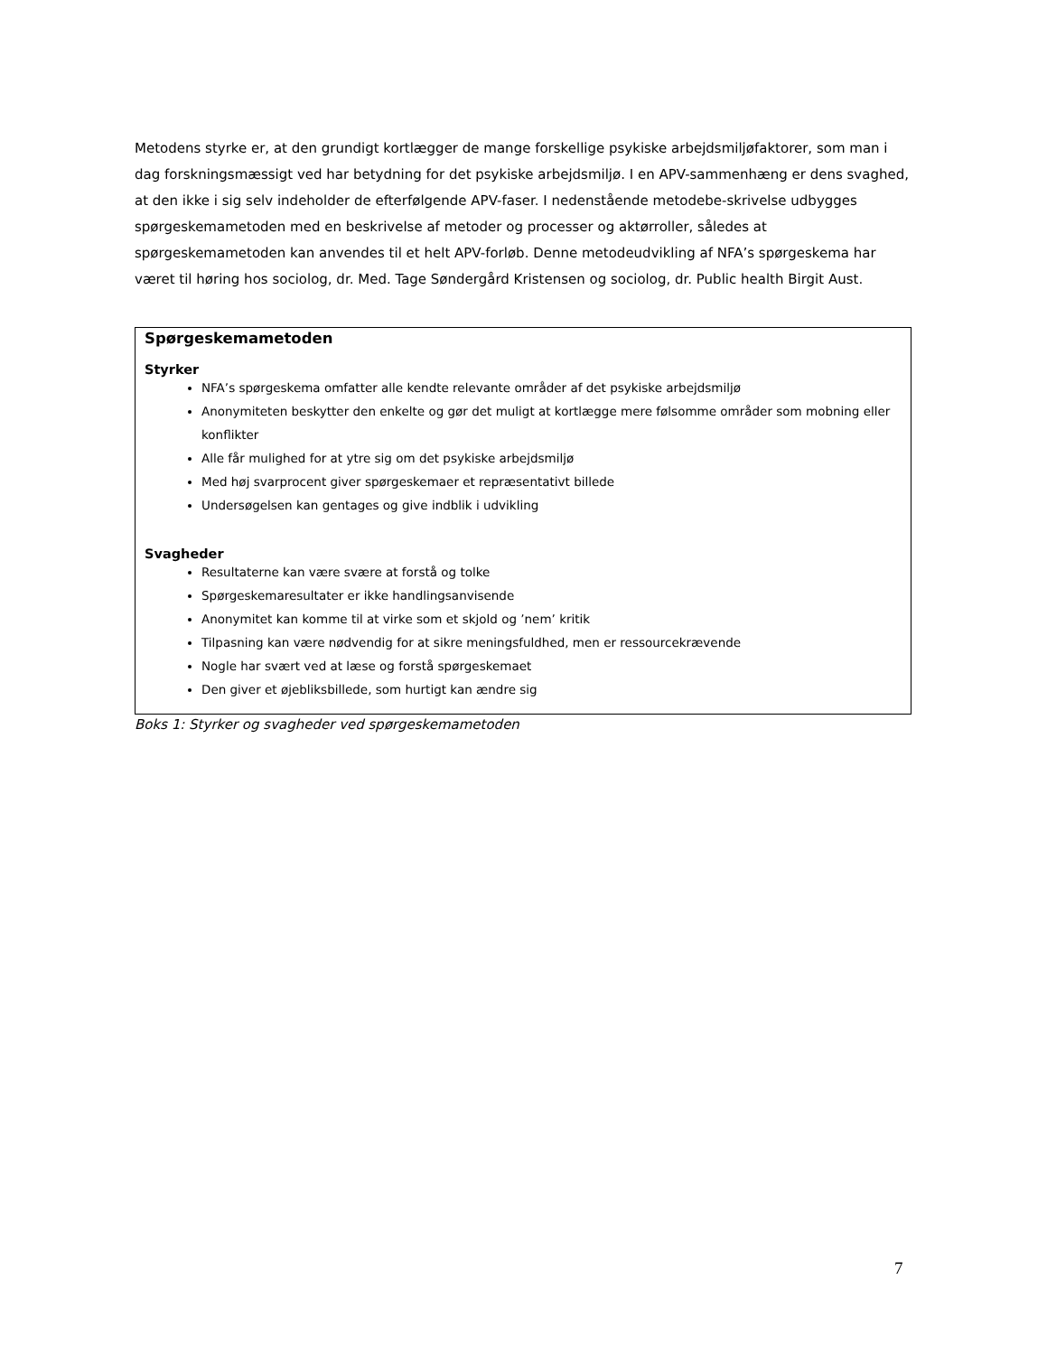Metodens styrke er, at den grundigt kortlægger de mange forskellige psykiske arbejdsmiljøfaktorer, som man i dag forskningsmæssigt ved har betydning for det psykiske arbejdsmiljø. I en APV-sammenhæng er dens svaghed, at den ikke i sig selv indeholder de efterfølgende APV-faser. I nedenstående metodebe-skrivelse udbygges spørgeskemametoden med en beskrivelse af metoder og processer og aktørroller, således at spørgeskemametoden kan anvendes til et helt APV-forløb. Denne metodeudvikling af NFA’s spørgeskema har været til høring hos sociolog, dr. Med. Tage Søndergård Kristensen og sociolog, dr. Public health Birgit Aust.
Spørgeskemametoden
Styrker
NFA’s spørgeskema omfatter alle kendte relevante områder af det psykiske arbejdsmiljø
Anonymiteten beskytter den enkelte og gør det muligt at kortlægge mere følsomme områder som mobning eller konflikter
Alle får mulighed for at ytre sig om det psykiske arbejdsmiljø
Med høj svarprocent giver spørgeskemaer et repræsentativt billede
Undersøgelsen kan gentages og give indblik i udvikling
Svagheder
Resultaterne kan være svære at forstå og tolke
Spørgeskemaresultater er ikke handlingsanvisende
Anonymitet kan komme til at virke som et skjold og ’nem’ kritik
Tilpasning kan være nødvendig for at sikre meningsfuldhed, men er ressourcekrævende
Nogle har svært ved at læse og forstå spørgeskemaet
Den giver et øjebliksbillede, som hurtigt kan ændre sig
Boks 1: Styrker og svagheder ved spørgeskemametoden
7